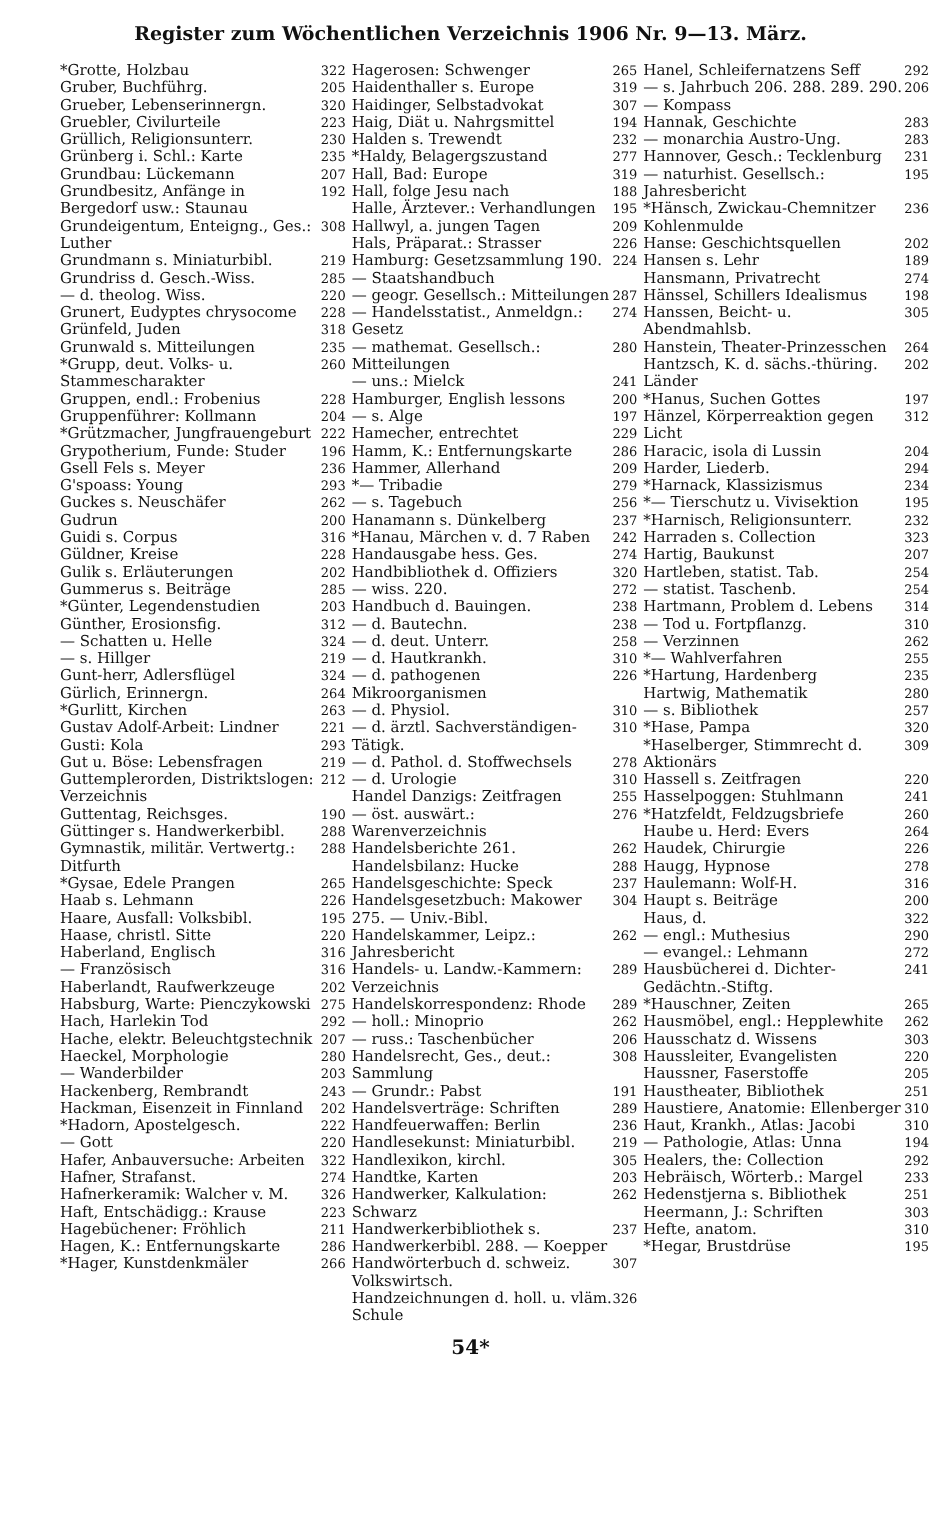Register zum Wöchentlichen Verzeichnis 1906 Nr. 9—13. März.
*Grotte, Holzbau 322
Gruber, Buchführg. 205
Grueber, Lebenserinnergn. 320
Gruebler, Civilurteile 223
Grüllich, Religionsunterr. 230
Grünberg i. Schl.: Karte 235
Grundbau: Lückemann 207
Grundbesitz, Anfänge in Bergedorf usw.: Staunau 192
Grundeigentum, Enteigng., Ges.: Luther 308
Grundmann s. Miniaturbibl. 219
Grundriss d. Gesch.-Wiss. 285
— d. theolog. Wiss. 220
Grunert, Eudyptes chrysocome 228
Grünfeld, Juden 318
Grunwald s. Mitteilungen 235
*Grupp, deut. Volks- u. Stammescharakter 260
Gruppen, endl.: Frobenius 228
Gruppenführer: Kollmann 204
*Grützmacher, Jungfrauengeburt 222
Grypotherium, Funde: Studer 196
Gsell Fels s. Meyer 236
G'spoass: Young 293
Guckes s. Neuschäfer 262
Gudrun 200
Guidi s. Corpus 316
Güldner, Kreise 228
Gulik s. Erläuterungen 202
Gummerus s. Beiträge 285
*Günter, Legendenstudien 203
Günther, Erosionsfig. 312
— Schatten u. Helle 324
— s. Hillger 219
Gunt-herr, Adlersflügel 324
Gürlich, Erinnergn. 264
*Gurlitt, Kirchen 263
Gustav Adolf-Arbeit: Lindner 221
Gusti: Kola 293
Gut u. Böse: Lebensfragen 219
Guttemplerorden, Distriktslogen: Verzeichnis 212
Guttentag, Reichsges. 190
Güttinger s. Handwerkerbibl. 288
Gymnastik, militär. Vertwertg.: Ditfurth 288
*Gysae, Edele Prangen 265
Haab s. Lehmann 226
Haare, Ausfall: Volksbibl. 195
Haase, christl. Sitte 220
Haberland, Englisch 316
— Französisch 316
Haberlandt, Raufwerkzeuge 202
Habsburg, Warte: Pienczykowski 275
Hach, Harlekin Tod 292
Hache, elektr. Beleuchtgstechnik 207
Haeckel, Morphologie 280
— Wanderbilder 203
Hackenberg, Rembrandt 243
Hackman, Eisenzeit in Finnland 202
*Hadorn, Apostelgesch. 222
— Gott 220
Hafer, Anbauversuche: Arbeiten 322
Hafner, Strafanst. 274
Hafnerkeramik: Walcher v. M. 326
Haft, Entschädigg.: Krause 223
Hagebüchener: Fröhlich 211
Hagen, K.: Entfernungskarte 286
*Hager, Kunstdenkmäler 266
Hagerosen: Schwenger 265
Haidenthaller s. Europe 319
Haidinger, Selbstadvokat 307
Haig, Diät u. Nahrgsmittel 194
Halden s. Trewendt 232
*Haldy, Belagergszustand 277
Hall, Bad: Europe 319
Hall, folge Jesu nach 188
Halle, Ärztever.: Verhandlungen 195
Hallwyl, a. jungen Tagen 209
Hals, Präparat.: Strasser 226
Hamburg: Gesetzsammlung 190. — Staatshandbuch 224
— geogr. Gesellsch.: Mitteilungen 287
— Handelsstatist., Anmeldgn.: Gesetz 274
— mathemat. Gesellsch.: Mitteilungen 280
— uns.: Mielck 241
Hamburger, English lessons 200
— s. Alge 197
Hamecher, entrechtet 229
Hamm, K.: Entfernungskarte 286
Hammer, Allerhand 209
*— Tribadie 279
— s. Tagebuch 256
Hanamann s. Dünkelberg 237
*Hanau, Märchen v. d. 7 Raben 242
Handausgabe hess. Ges. 274
Handbibliothek d. Offiziers 320
— wiss. 220. 272
Handbuch d. Bauingen. 238
— d. Bautechn. 238
— d. deut. Unterr. 258
— d. Hautkrankh. 310
— d. pathogenen Mikroorganismen 226
— d. Physiol. 310
— d. ärztl. Sachverständigen-Tätigk. 310
— d. Pathol. d. Stoffwechsels 278
— d. Urologie 310
Handel Danzigs: Zeitfragen 255
— öst. auswärt.: Warenverzeichnis 276
Handelsberichte 261. 262
Handelsbilanz: Hucke 288
Handelsgeschichte: Speck 237
Handelsgesetzbuch: Makower 275. — Univ.-Bibl. 304
Handelskammer, Leipz.: Jahresbericht 262
Handels- u. Landw.-Kammern: Verzeichnis 289
Handelskorrespondenz: Rhode 289
— holl.: Minoprio 262
— russ.: Taschenbücher 206
Handelsrecht, Ges., deut.: Sammlung 308
— Grundr.: Pabst 191
Handelsverträge: Schriften 289
Handfeuerwaffen: Berlin 236
Handlesekunst: Miniaturbibl. 219
Handlexikon, kirchl. 305
Handtke, Karten 203
Handwerker, Kalkulation: Schwarz 262
Handwerkerbibliothek s. Handwerkerbibl. 288. — Koepper 237
Handwörterbuch d. schweiz. Volkswirtsch. 307
Handzeichnungen d. holl. u. vläm. Schule 326
Hanel, Schleifernatzens Seff 292
— s. Jahrbuch 206. 288. 289. 290. — Kompass 206
Hannak, Geschichte 283
— monarchia Austro-Ung. 283
Hannover, Gesch.: Tecklenburg 231
— naturhist. Gesellsch.: Jahresbericht 195
*Hänsch, Zwickau-Chemnitzer Kohlenmulde 236
Hanse: Geschichtsquellen 202
Hansen s. Lehr 189
Hansmann, Privatrecht 274
Hänssel, Schillers Idealismus 198
Hanssen, Beicht- u. Abendmahlsb. 305
Hanstein, Theater-Prinzesschen 264
Hantzsch, K. d. sächs.-thüring. Länder 202
*Hanus, Suchen Gottes 197
Hänzel, Körperreaktion gegen Licht 312
Haracic, isola di Lussin 204
Harder, Liederb. 294
*Harnack, Klassizismus 234
*— Tierschutz u. Vivisektion 195
*Harnisch, Religionsunterr. 232
Harraden s. Collection 323
Hartig, Baukunst 207
Hartleben, statist. Tab. 254
— statist. Taschenb. 254
Hartmann, Problem d. Lebens 314
— Tod u. Fortpflanzg. 310
— Verzinnen 262
*— Wahlverfahren 255
*Hartung, Hardenberg 235
Hartwig, Mathematik 280
— s. Bibliothek 257
*Hase, Pampa 320
*Haselberger, Stimmrecht d. Aktionärs 309
Hassell s. Zeitfragen 220
Hasselpoggen: Stuhlmann 241
*Hatzfeldt, Feldzugsbriefe 260
Haube u. Herd: Evers 264
Haudek, Chirurgie 226
Haugg, Hypnose 278
Haulemann: Wolf-H. 316
Haupt s. Beiträge 200
Haus, d. 322
— engl.: Muthesius 290
— evangel.: Lehmann 272
Hausbücherei d. Dichter-Gedächtn.-Stiftg. 241
*Hauschner, Zeiten 265
Hausmöbel, engl.: Hepplewhite 262
Hausschatz d. Wissens 303
Haussleiter, Evangelisten 220
Haussner, Faserstoffe 205
Haustheater, Bibliothek 251
Haustiere, Anatomie: Ellenberger 310
Haut, Krankh., Atlas: Jacobi 310
— Pathologie, Atlas: Unna 194
Healers, the: Collection 292
Hebräisch, Wörterb.: Margel 233
Hedenstjerna s. Bibliothek 251
Heermann, J.: Schriften 303
Hefte, anatom. 310
*Hegar, Brustdrüse 195
54*